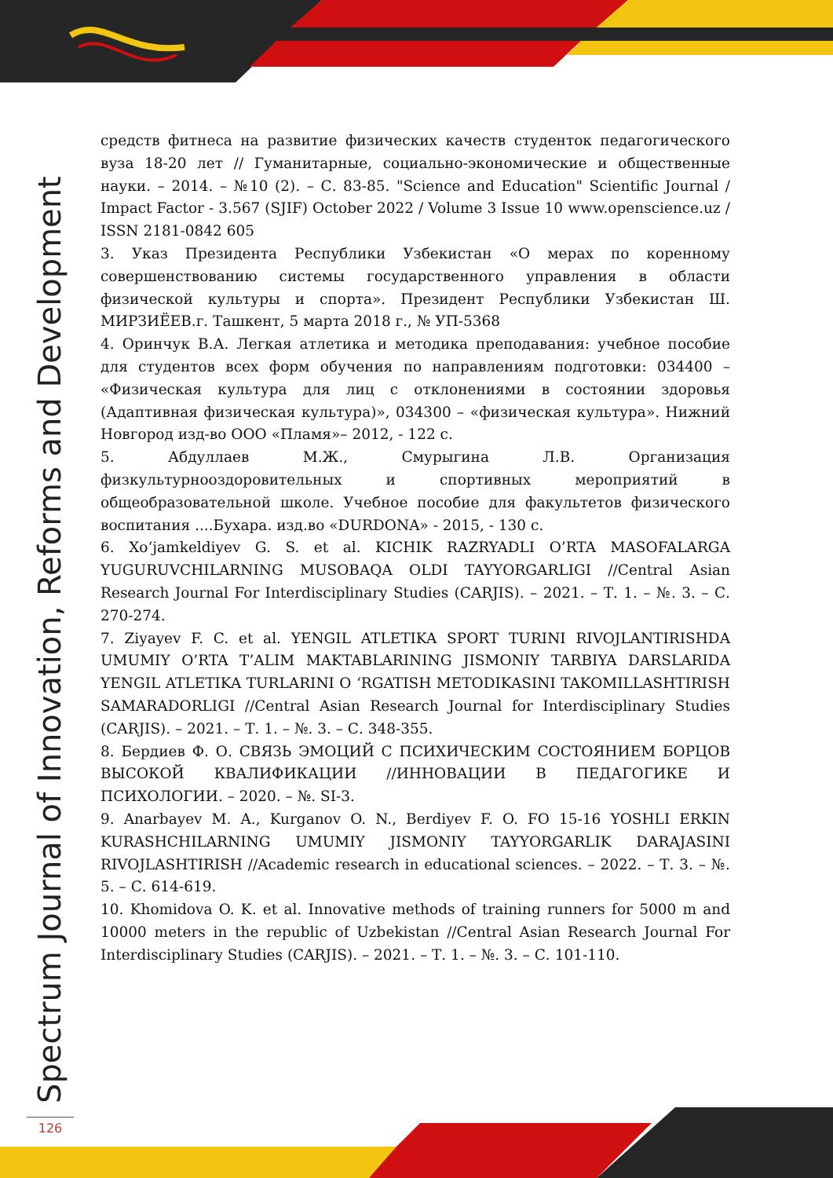Spectrum Journal of Innovation, Reforms and Development
средств фитнеса на развитие физических качеств студенток педагогического вуза 18-20 лет // Гуманитарные, социально-экономические и общественные науки. – 2014. – №10 (2). – С. 83-85. "Science and Education" Scientific Journal / Impact Factor - 3.567 (SJIF) October 2022 / Volume 3 Issue 10 www.openscience.uz / ISSN 2181-0842 605
3. Указ Президента Республики Узбекистан «О мерах по коренному совершенствованию системы государственного управления в области физической культуры и спорта». Президент Республики Узбекистан Ш. МИРЗИЁЕВ.г. Ташкент, 5 марта 2018 г., № УП-5368
4. Оринчук В.А. Легкая атлетика и методика преподавания: учебное пособие для студентов всех форм обучения по направлениям подготовки: 034400 – «Физическая культура для лиц с отклонениями в состоянии здоровья (Адаптивная физическая культура)», 034300 – «физическая культура». Нижний Новгород изд-во ООО «Пламя»– 2012, - 122 с.
5. Абдуллаев М.Ж., Смурыгина Л.В. Организация физкультурнооздоровительных и спортивных мероприятий в общеобразовательной школе. Учебное пособие для факультетов физического воспитания ....Бухара. изд.во «DURDONA» - 2015, - 130 с.
6. Xo‘jamkeldiyev G. S. et al. KICHIK RAZRYADLI O’RTA MASOFALARGA YUGURUVCHILARNING MUSOBAQA OLDI TAYYORGARLIGI //Central Asian Research Journal For Interdisciplinary Studies (CARJIS). – 2021. – Т. 1. – №. 3. – С. 270-274.
7. Ziyayev F. C. et al. YENGIL ATLETIKA SPORT TURINI RIVOJLANTIRISHDA UMUMIY O’RTA T’ALIM MAKTABLARINING JISMONIY TARBIYA DARSLARIDA YENGIL ATLETIKA TURLARINI O ‘RGATISH METODIKASINI TAKOMILLASHTIRISH SAMARADORLIGI //Central Asian Research Journal for Interdisciplinary Studies (CARJIS). – 2021. – Т. 1. – №. 3. – С. 348-355.
8. Бердиев Ф. О. СВЯЗЬ ЭМОЦИЙ С ПСИХИЧЕСКИМ СОСТОЯНИЕМ БОРЦОВ ВЫСОКОЙ КВАЛИФИКАЦИИ //ИННОВАЦИИ В ПЕДАГОГИКЕ И ПСИХОЛОГИИ. – 2020. – №. SI-3.
9. Anarbayev M. A., Kurganov O. N., Berdiyev F. O. FO 15-16 YOSHLI ERKIN KURASHCHILARNING UMUMIY JISMONIY TAYYORGARLIK DARAJASINI RIVOJLASHTIRISH //Academic research in educational sciences. – 2022. – Т. 3. – №. 5. – С. 614-619.
10. Khomidova O. K. et al. Innovative methods of training runners for 5000 m and 10000 meters in the republic of Uzbekistan //Central Asian Research Journal For Interdisciplinary Studies (CARJIS). – 2021. – Т. 1. – №. 3. – С. 101-110.
126